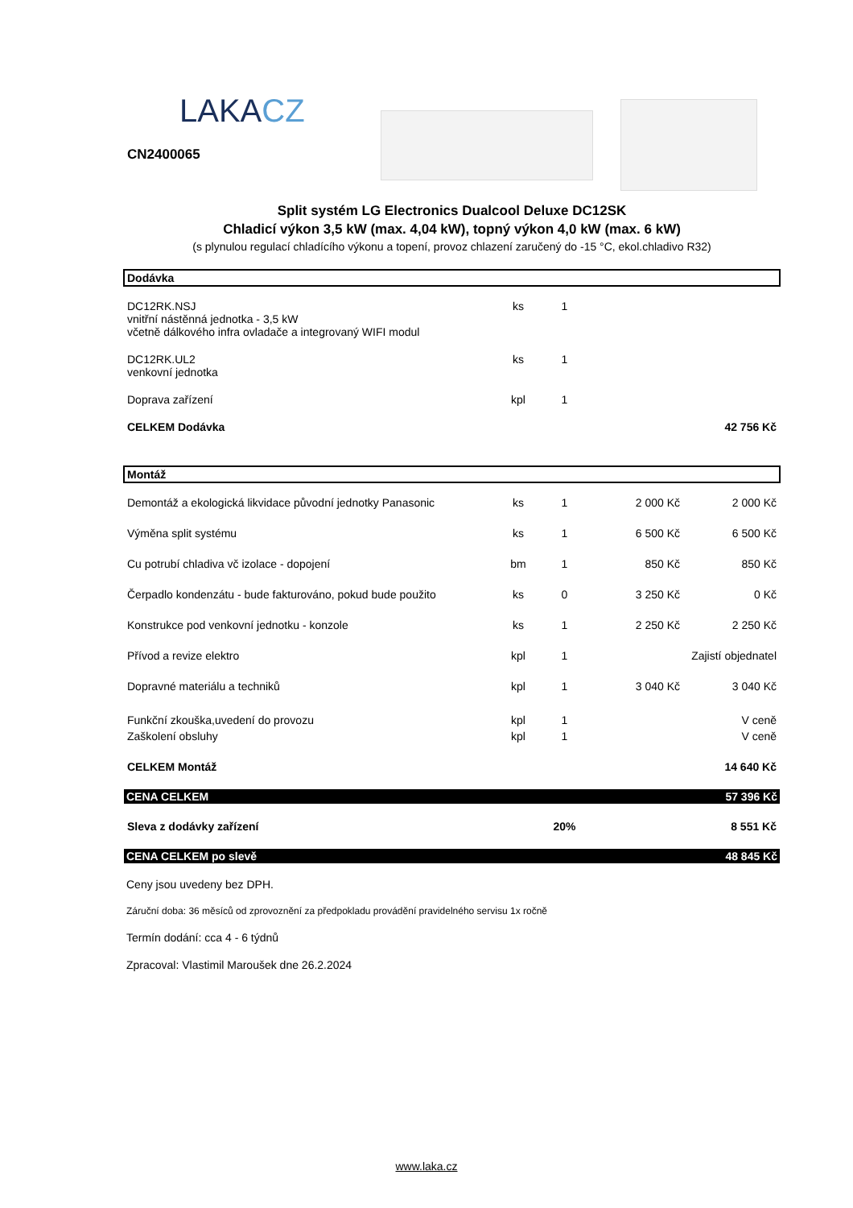LAKACZ
CN2400065
Split systém LG Electronics Dualcool Deluxe DC12SK
Chladicí výkon 3,5 kW (max. 4,04 kW), topný výkon 4,0 kW (max. 6 kW)
(s plynulou regulací chladícího výkonu a topení, provoz chlazení zaručený do -15 °C, ekol.chladivo R32)
| Dodávka | | | | |
| DC12RK.NSJ vnitřní nástěnná jednotka - 3,5 kW včetně dálkového infra ovladače a integrovaný WIFI modul | ks | 1 | | |
| DC12RK.UL2 venkovní jednotka | ks | 1 | | |
| Doprava zařízení | kpl | 1 | | |
| CELKEM Dodávka | | | | 42 756 Kč |
| Montáž | | | | |
| Demontáž a ekologická likvidace původní jednotky Panasonic | ks | 1 | 2 000 Kč | 2 000 Kč |
| Výměna split systému | ks | 1 | 6 500 Kč | 6 500 Kč |
| Cu potrubí chladiva vč izolace - dopojení | bm | 1 | 850 Kč | 850 Kč |
| Čerpadlo kondenzátu - bude fakturováno, pokud bude použito | ks | 0 | 3 250 Kč | 0 Kč |
| Konstrukce pod venkovní jednotku - konzole | ks | 1 | 2 250 Kč | 2 250 Kč |
| Přívod a revize elektro | kpl | 1 | Zajistí objednatel | |
| Dopravné materiálu a techniků | kpl | 1 | 3 040 Kč | 3 040 Kč |
| Funkční zkouška,uvedení do provozu | kpl | 1 | | V ceně |
| Zaškolení obsluhy | kpl | 1 | | V ceně |
| CELKEM Montáž | | | | 14 640 Kč |
| CENA CELKEM | | | | 57 396 Kč |
| Sleva z dodávky zařízení | | 20% | | 8 551 Kč |
| CENA CELKEM po slevě | | | | 48 845 Kč |
Ceny jsou uvedeny bez DPH.
Záruční doba: 36 měsíců od zprovoznění za předpokladu provádění pravidelného servisu 1x ročně
Termín dodání: cca 4 - 6 týdnů
Zpracoval: Vlastimil Maroušek dne 26.2.2024
www.laka.cz